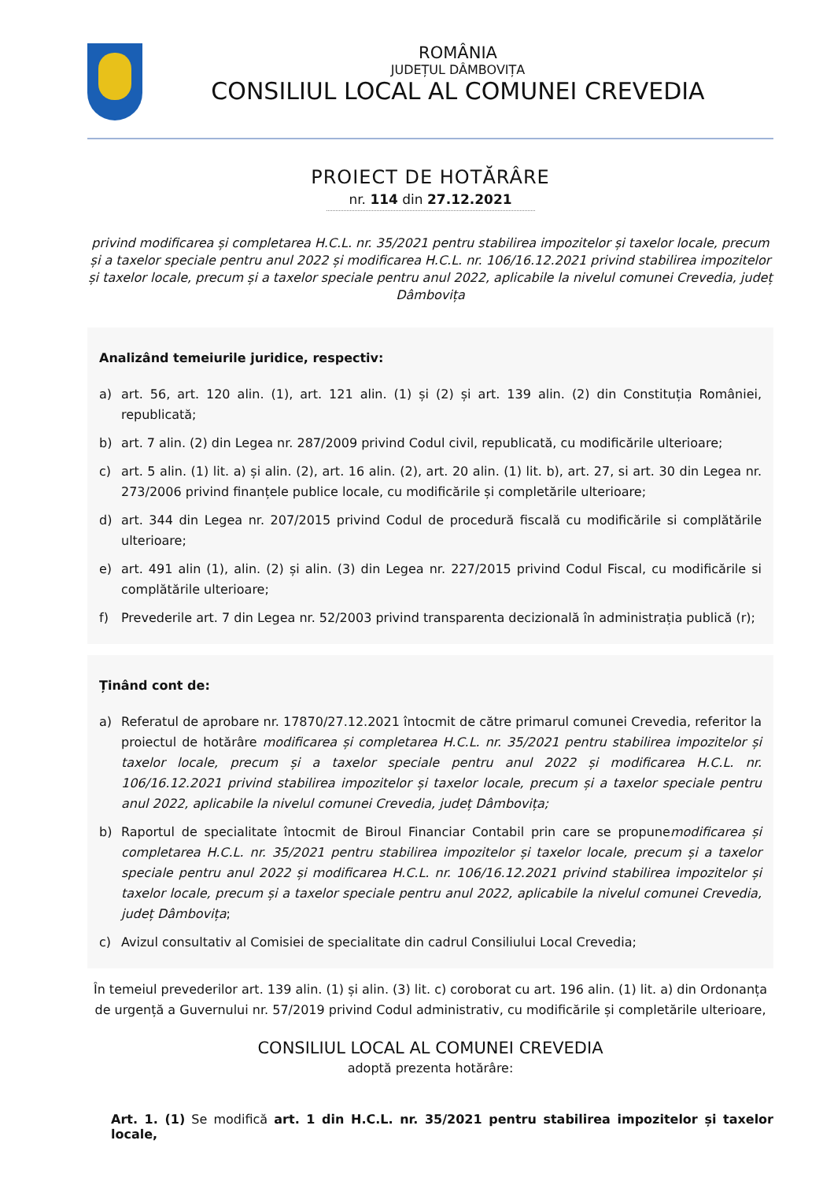ROMÂNIA
JUDEȚUL DÂMBOVIȚA
CONSILIUL LOCAL AL COMUNEI CREVEDIA
PROIECT DE HOTĂRÂRE
nr. 114 din 27.12.2021
privind modificarea și completarea H.C.L. nr. 35/2021 pentru stabilirea impozitelor și taxelor locale, precum și a taxelor speciale pentru anul 2022 și modificarea H.C.L. nr. 106/16.12.2021 privind stabilirea impozitelor și taxelor locale, precum și a taxelor speciale pentru anul 2022, aplicabile la nivelul comunei Crevedia, județ Dâmbovița
Analizând temeiurile juridice, respectiv:
a) art. 56, art. 120 alin. (1), art. 121 alin. (1) și (2) și art. 139 alin. (2) din Constituția României, republicată;
b) art. 7 alin. (2) din Legea nr. 287/2009 privind Codul civil, republicată, cu modificările ulterioare;
c) art. 5 alin. (1) lit. a) și alin. (2), art. 16 alin. (2), art. 20 alin. (1) lit. b), art. 27, si art. 30 din Legea nr. 273/2006 privind finanțele publice locale, cu modificările și completările ulterioare;
d) art. 344 din Legea nr. 207/2015 privind Codul de procedură fiscală cu modificările si complătările ulterioare;
e) art. 491 alin (1), alin. (2) și alin. (3) din Legea nr. 227/2015 privind Codul Fiscal, cu modificările si complătările ulterioare;
f) Prevederile art. 7 din Legea nr. 52/2003 privind transparenta decizională în administrația publică (r);
Ținând cont de:
a) Referatul de aprobare nr. 17870/27.12.2021 întocmit de către primarul comunei Crevedia, referitor la proiectul de hotărâre modificarea și completarea H.C.L. nr. 35/2021 pentru stabilirea impozitelor și taxelor locale, precum și a taxelor speciale pentru anul 2022 și modificarea H.C.L. nr. 106/16.12.2021 privind stabilirea impozitelor și taxelor locale, precum și a taxelor speciale pentru anul 2022, aplicabile la nivelul comunei Crevedia, județ Dâmbovița;
b) Raportul de specialitate întocmit de Biroul Financiar Contabil prin care se propunemodificarea și completarea H.C.L. nr. 35/2021 pentru stabilirea impozitelor și taxelor locale, precum și a taxelor speciale pentru anul 2022 și modificarea H.C.L. nr. 106/16.12.2021 privind stabilirea impozitelor și taxelor locale, precum și a taxelor speciale pentru anul 2022, aplicabile la nivelul comunei Crevedia, județ Dâmbovița;
c) Avizul consultativ al Comisiei de specialitate din cadrul Consiliului Local Crevedia;
În temeiul prevederilor art. 139 alin. (1) și alin. (3) lit. c) coroborat cu art. 196 alin. (1) lit. a) din Ordonanța de urgență a Guvernului nr. 57/2019 privind Codul administrativ, cu modificările și completările ulterioare,
CONSILIUL LOCAL AL COMUNEI CREVEDIA
adoptă prezenta hotărâre:
Art. 1. (1) Se modifică art. 1 din H.C.L. nr. 35/2021 pentru stabilirea impozitelor și taxelor locale,